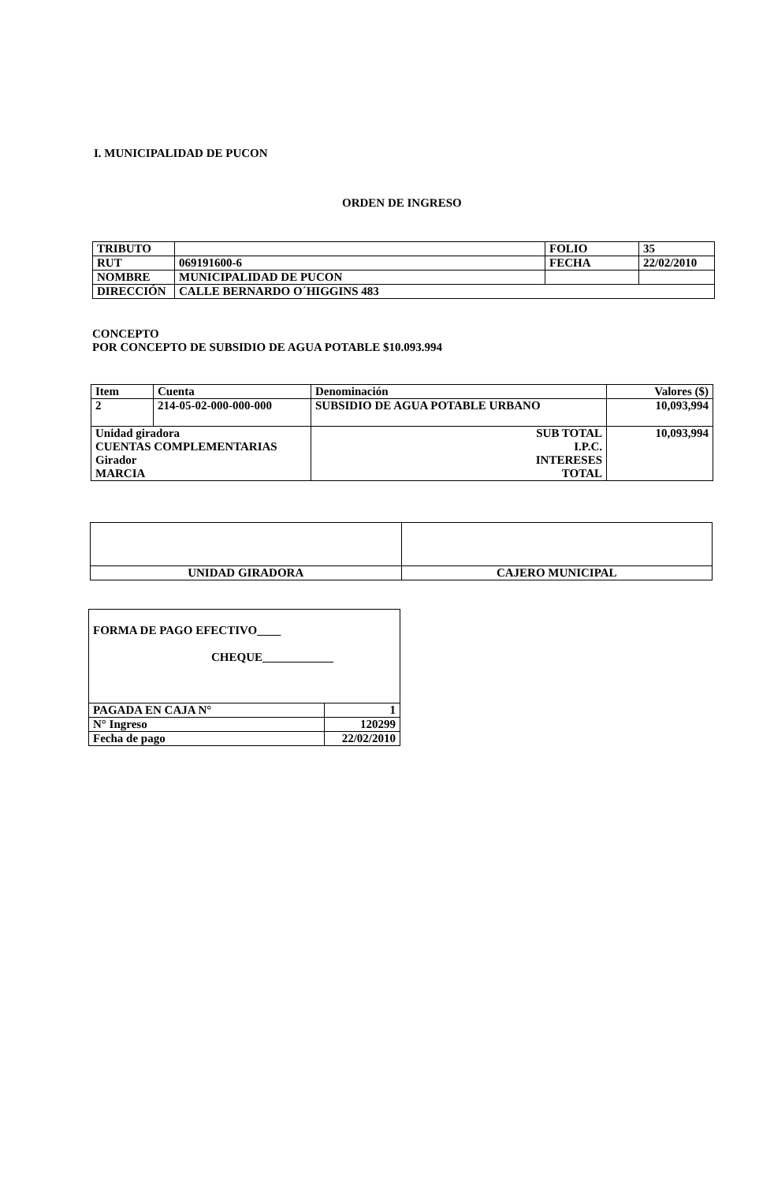I. MUNICIPALIDAD DE PUCON
ORDEN DE INGRESO
| TRIBUTO | | FOLIO | 35 |
| RUT | 069191600-6 | FECHA | 22/02/2010 |
| NOMBRE | MUNICIPALIDAD DE PUCON | | |
| DIRECCIÓN | CALLE BERNARDO O´HIGGINS 483 | | |
CONCEPTO
POR CONCEPTO DE SUBSIDIO DE AGUA POTABLE $10.093.994
| Item | Cuenta | Denominación | Valores ($) |
| 2 | 214-05-02-000-000-000 | SUBSIDIO DE AGUA POTABLE URBANO | 10,093,994 |
| Unidad giradora CUENTAS COMPLEMENTARIAS Girador MARCIA | | SUB TOTAL I.P.C. INTERESES TOTAL | 10,093,994 |
| UNIDAD GIRADORA | CAJERO MUNICIPAL |
| FORMA DE PAGO EFECTIVO____ CHEQUE____________ | |
| PAGADA EN CAJA N° | 1 |
| N° Ingreso | 120299 |
| Fecha de pago | 22/02/2010 |